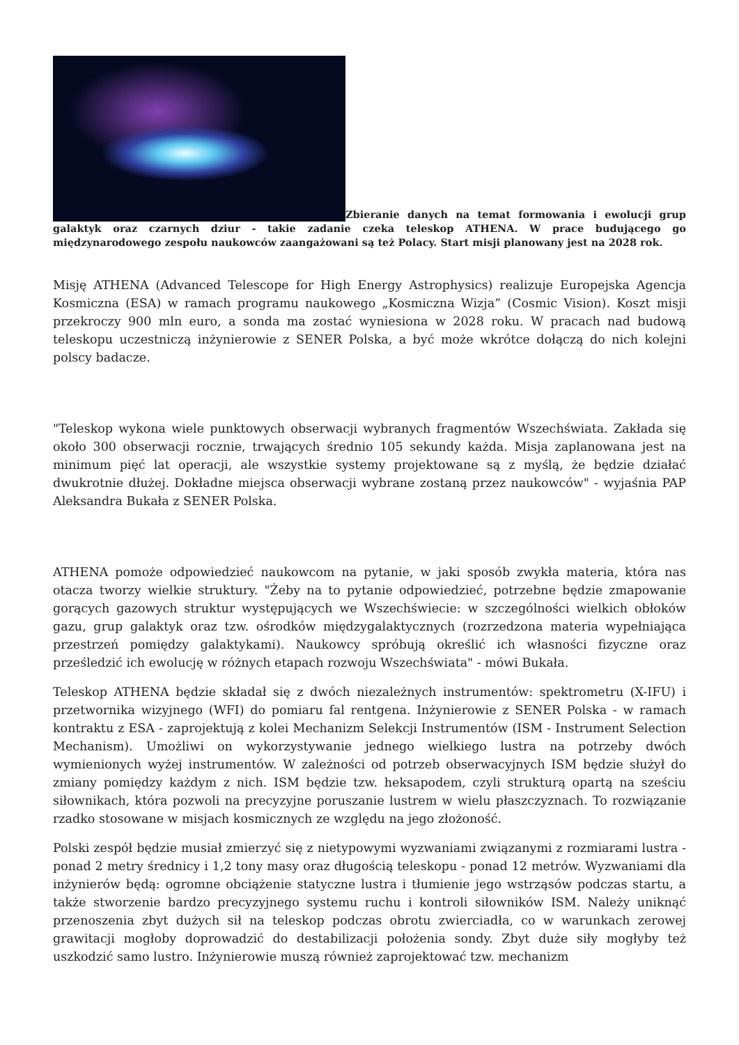Zbieranie danych na temat formowania i ewolucji grup galaktyk oraz czarnych dziur - takie zadanie czeka teleskop ATHENA. W prace budującego go międzynarodowego zespołu naukowców zaangażowani są też Polacy. Start misji planowany jest na 2028 rok.
Misję ATHENA (Advanced Telescope for High Energy Astrophysics) realizuje Europejska Agencja Kosmiczna (ESA) w ramach programu naukowego „Kosmiczna Wizja” (Cosmic Vision). Koszt misji przekroczy 900 mln euro, a sonda ma zostać wyniesiona w 2028 roku. W pracach nad budową teleskopu uczestniczą inżynierowie z SENER Polska, a być może wkrótce dołączą do nich kolejni polscy badacze.
"Teleskop wykona wiele punktowych obserwacji wybranych fragmentów Wszechświata. Zakłada się około 300 obserwacji rocznie, trwających średnio 105 sekundy każda. Misja zaplanowana jest na minimum pięć lat operacji, ale wszystkie systemy projektowane są z myślą, że będzie działać dwukrotnie dłużej. Dokładne miejsca obserwacji wybrane zostaną przez naukowców" - wyjaśnia PAP Aleksandra Bukała z SENER Polska.
ATHENA pomoże odpowiedzieć naukowcom na pytanie, w jaki sposób zwykła materia, która nas otacza tworzy wielkie struktury. "Żeby na to pytanie odpowiedzieć, potrzebne będzie zmapowanie gorących gazowych struktur występujących we Wszechświecie: w szczególności wielkich obłoków gazu, grup galaktyk oraz tzw. ośrodków międzygalaktycznych (rozrzedzona materia wypełniająca przestrzeń pomiędzy galaktykami). Naukowcy spróbują określić ich własności fizyczne oraz prześledzić ich ewolucję w różnych etapach rozwoju Wszechświata" - mówi Bukała.
Teleskop ATHENA będzie składał się z dwóch niezależnych instrumentów: spektrometru (X-IFU) i przetwornika wizyjnego (WFI) do pomiaru fal rentgena. Inżynierowie z SENER Polska - w ramach kontraktu z ESA - zaprojektują z kolei Mechanizm Selekcji Instrumentów (ISM - Instrument Selection Mechanism). Umożliwi on wykorzystywanie jednego wielkiego lustra na potrzeby dwóch wymienionych wyżej instrumentów. W zależności od potrzeb obserwacyjnych ISM będzie służył do zmiany pomiędzy każdym z nich. ISM będzie tzw. heksapodem, czyli strukturą opartą na sześciu siłownikach, która pozwoli na precyzyjne poruszanie lustrem w wielu płaszczyznach. To rozwiązanie rzadko stosowane w misjach kosmicznych ze względu na jego złożoność.
Polski zespół będzie musiał zmierzyć się z nietypowymi wyzwaniami związanymi z rozmiarami lustra - ponad 2 metry średnicy i 1,2 tony masy oraz długością teleskopu - ponad 12 metrów. Wyzwaniami dla inżynierów będą: ogromne obciążenie statyczne lustra i tłumienie jego wstrząsów podczas startu, a także stworzenie bardzo precyzyjnego systemu ruchu i kontroli siłowników ISM. Należy uniknąć przenoszenia zbyt dużych sił na teleskop podczas obrotu zwierciadła, co w warunkach zerowej grawitacji mogłoby doprowadzić do destabilizacji położenia sondy. Zbyt duże siły mogłyby też uszkodzić samo lustro. Inżynierowie muszą również zaprojektować tzw. mechanizm